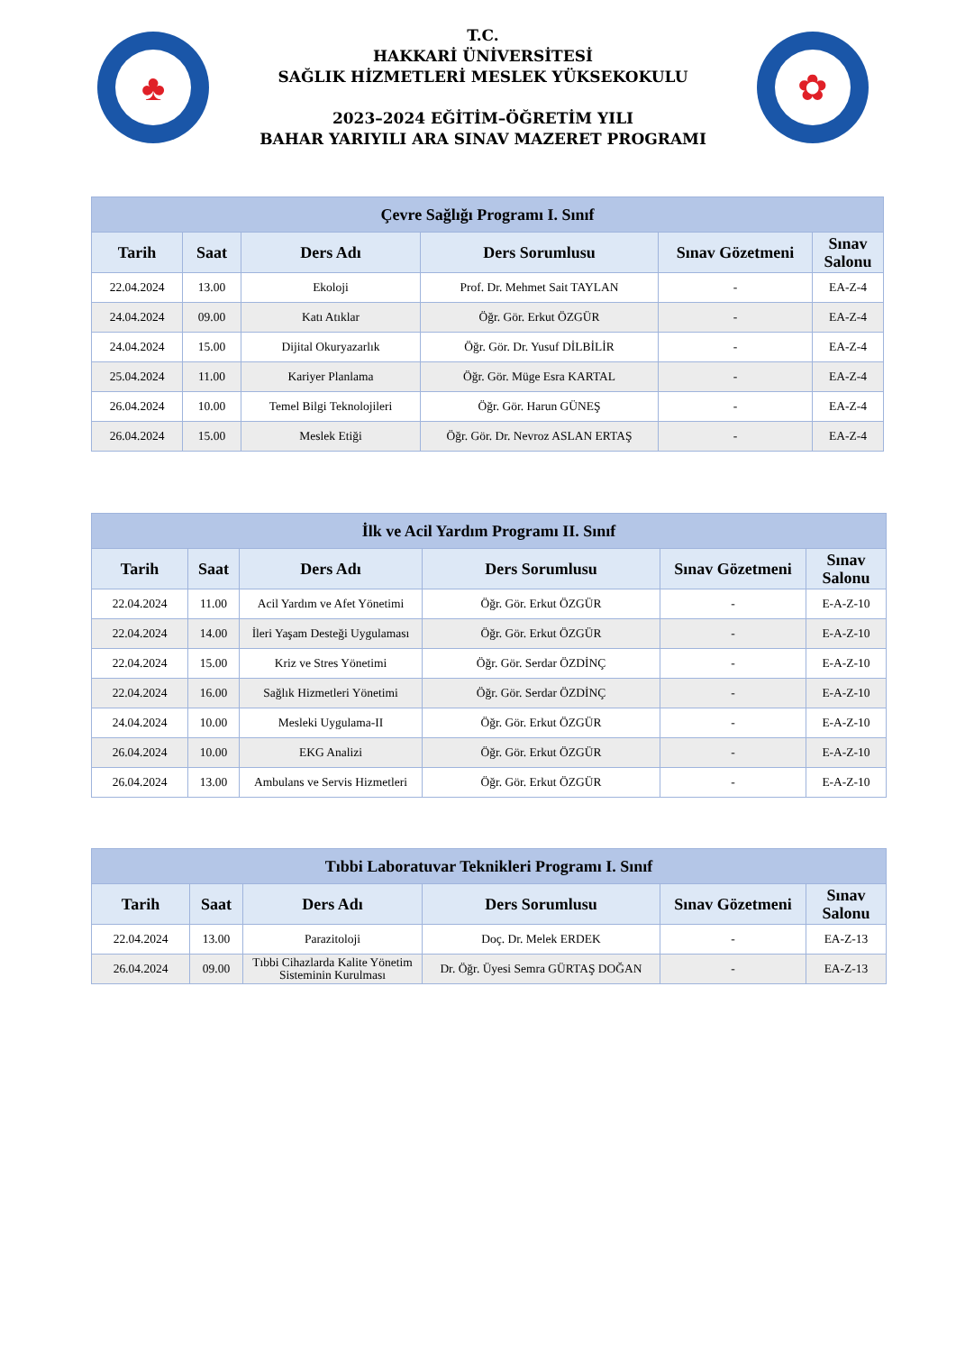♣
T.C.
HAKKARİ ÜNİVERSİTESİ
SAĞLIK HİZMETLERİ MESLEK YÜKSEKOKULU
2023–2024 EĞİTİM–ÖĞRETİM YILI
BAHAR YARIYILI ARA SINAV MAZERET PROGRAMI
✿
| Çevre Sağlığı Programı I. Sınıf | | | | | |
| --- | --- | --- | --- | --- | --- |
| Tarih | Saat | Ders Adı | Ders Sorumlusu | Sınav Gözetmeni | Sınav Salonu |
| 22.04.2024 | 13.00 | Ekoloji | Prof. Dr. Mehmet Sait TAYLAN | - | EA-Z-4 |
| 24.04.2024 | 09.00 | Katı Atıklar | Öğr. Gör. Erkut ÖZGÜR | - | EA-Z-4 |
| 24.04.2024 | 15.00 | Dijital Okuryazarlık | Öğr. Gör. Dr. Yusuf DİLBİLİR | - | EA-Z-4 |
| 25.04.2024 | 11.00 | Kariyer Planlama | Öğr. Gör. Müge Esra KARTAL | - | EA-Z-4 |
| 26.04.2024 | 10.00 | Temel Bilgi Teknolojileri | Öğr. Gör. Harun GÜNEŞ | - | EA-Z-4 |
| 26.04.2024 | 15.00 | Meslek Etiği | Öğr. Gör. Dr. Nevroz ASLAN ERTAŞ | - | EA-Z-4 |
| İlk ve Acil Yardım Programı II. Sınıf | | | | | |
| --- | --- | --- | --- | --- | --- |
| Tarih | Saat | Ders Adı | Ders Sorumlusu | Sınav Gözetmeni | Sınav Salonu |
| 22.04.2024 | 11.00 | Acil Yardım ve Afet Yönetimi | Öğr. Gör. Erkut ÖZGÜR | - | E-A-Z-10 |
| 22.04.2024 | 14.00 | İleri Yaşam Desteği Uygulaması | Öğr. Gör. Erkut ÖZGÜR | - | E-A-Z-10 |
| 22.04.2024 | 15.00 | Kriz ve Stres Yönetimi | Öğr. Gör. Serdar ÖZDİNÇ | - | E-A-Z-10 |
| 22.04.2024 | 16.00 | Sağlık Hizmetleri Yönetimi | Öğr. Gör. Serdar ÖZDİNÇ | - | E-A-Z-10 |
| 24.04.2024 | 10.00 | Mesleki Uygulama-II | Öğr. Gör. Erkut ÖZGÜR | - | E-A-Z-10 |
| 26.04.2024 | 10.00 | EKG Analizi | Öğr. Gör. Erkut ÖZGÜR | - | E-A-Z-10 |
| 26.04.2024 | 13.00 | Ambulans ve Servis Hizmetleri | Öğr. Gör. Erkut ÖZGÜR | - | E-A-Z-10 |
| Tıbbi Laboratuvar Teknikleri Programı I. Sınıf | | | | | |
| --- | --- | --- | --- | --- | --- |
| Tarih | Saat | Ders Adı | Ders Sorumlusu | Sınav Gözetmeni | Sınav Salonu |
| 22.04.2024 | 13.00 | Parazitoloji | Doç. Dr. Melek ERDEK | - | EA-Z-13 |
| 26.04.2024 | 09.00 | Tıbbi Cihazlarda Kalite Yönetim Sisteminin Kurulması | Dr. Öğr. Üyesi Semra GÜRTAŞ DOĞAN | - | EA-Z-13 |